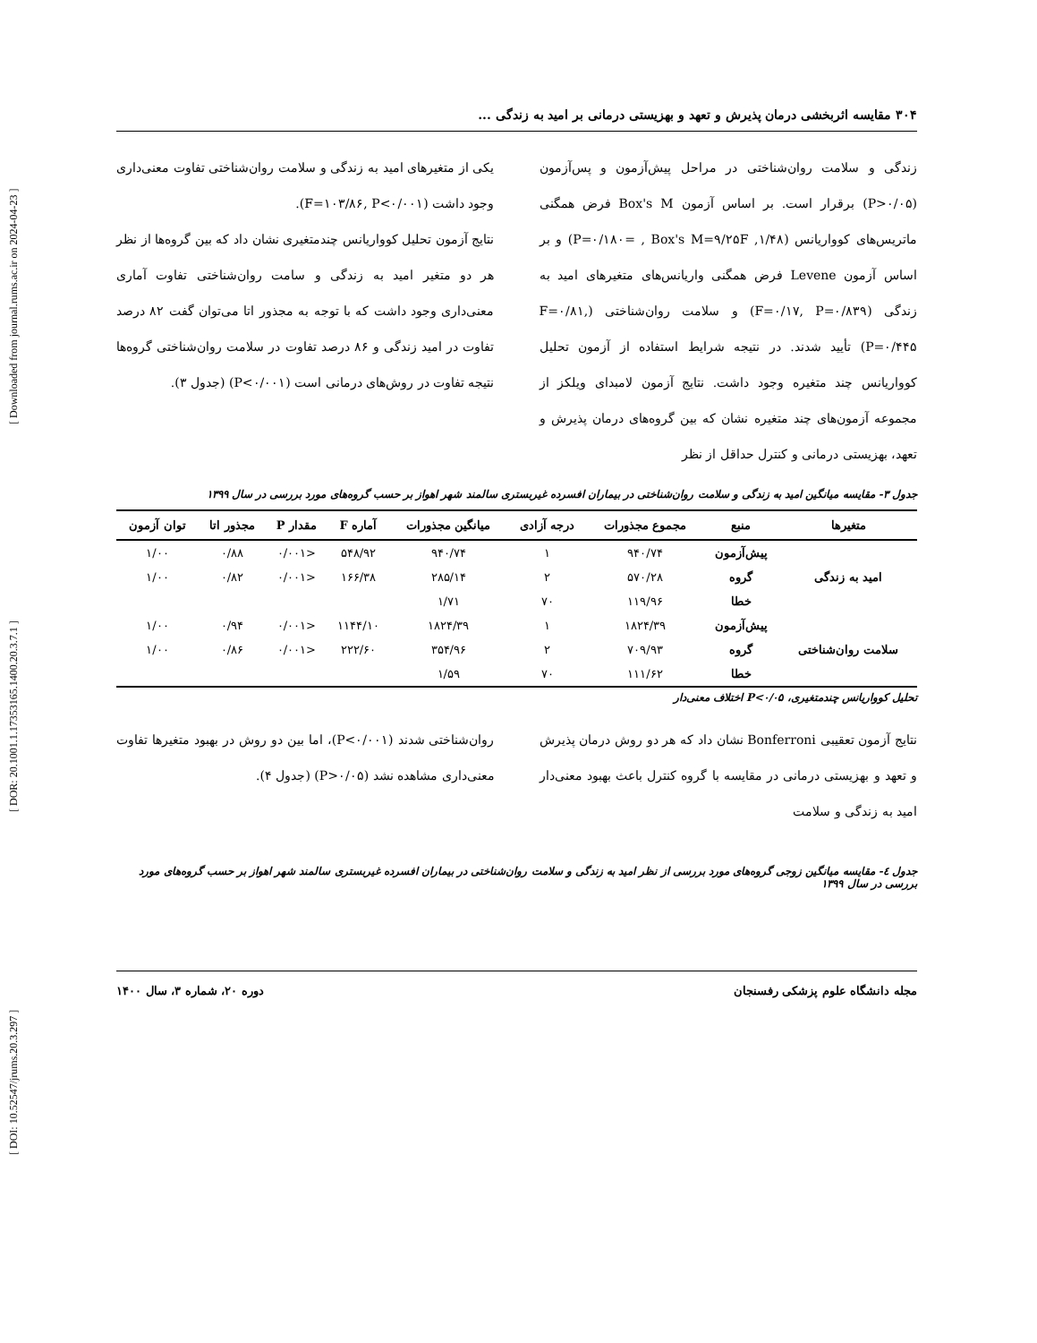[ DOI: 10.52547/jrums.20.3.297 ] [ DOR: 20.1001.1.17353165.1400.20.3.7.1 ] [ Downloaded from journal.rums.ac.ir on 2024-04-23 ]
۳۰۴ مقایسه اثربخشی درمان پذیرش و تعهد و بهزیستی درمانی بر امید به زندگی ...
زندگی و سلامت روان‌شناختی در مراحل پیش‌آزمون و پس‌آزمون (P>۰/۰۵) برقرار است. بر اساس آزمون Box's M فرض همگنی ماتریس‌های کوواریانس (۱/۴۸, P=۰/۱۸۰= , Box's M=۹/۲۵F) و بر اساس آزمون Levene فرض همگنی واریانس‌های متغیرهای امید به زندگی (F=۰/۱۷, P=۰/۸۳۹) و سلامت روان‌شناختی (F=۰/۸۱, P=۰/۴۴۵) تأیید شدند. در نتیجه شرایط استفاده از آزمون تحلیل کوواریانس چند متغیره وجود داشت. نتایج آزمون لامبدای ویلکز از مجموعه آزمون‌های چند متغیره نشان که بین گروه‌های درمان پذیرش و تعهد، بهزیستی درمانی و کنترل حداقل از نظر
یکی از متغیرهای امید به زندگی و سلامت روان‌شناختی تفاوت معنی‌داری وجود داشت (F=۱۰۳/۸۶, P<۰/۰۰۱).
نتایج آزمون تحلیل کوواریانس چندمتغیری نشان داد که بین گروه‌ها از نظر هر دو متغیر امید به زندگی و سامت روان‌شناختی تفاوت آماری معنی‌داری وجود داشت که با توجه به مجذور اتا می‌توان گفت ۸۲ درصد تفاوت در امید زندگی و ۸۶ درصد تفاوت در سلامت روان‌شناختی گروه‌ها نتیجه تفاوت در روش‌های درمانی است (P<۰/۰۰۱) (جدول ۳).
جدول ۳- مقایسه میانگین امید به زندگی و سلامت روان‌شناختی در بیماران افسرده غیربستری سالمند شهر اهواز بر حسب گروه‌های مورد بررسی در سال ۱۳۹۹
| متغیرها | منبع | مجموع مجذورات | درجه آزادی | میانگین مجذورات | آماره F | مقدار P | مجذور اتا | توان آزمون |
| --- | --- | --- | --- | --- | --- | --- | --- | --- |
| امید به زندگی | پیش‌آزمون | ۹۴۰/۷۴ | ۱ | ۹۴۰/۷۴ | ۵۴۸/۹۲ | <۰/۰۰۱ | ۰/۸۸ | ۱/۰۰ |
| | گروه | ۵۷۰/۲۸ | ۲ | ۲۸۵/۱۴ | ۱۶۶/۳۸ | <۰/۰۰۱ | ۰/۸۲ | ۱/۰۰ |
| | خطا | ۱۱۹/۹۶ | ۷۰ | ۱/۷۱ | | | | |
| سلامت روان‌شناختی | پیش‌آزمون | ۱۸۲۴/۳۹ | ۱ | ۱۸۲۴/۳۹ | ۱۱۴۴/۱۰ | <۰/۰۰۱ | ۰/۹۴ | ۱/۰۰ |
| | گروه | ۷۰۹/۹۳ | ۲ | ۳۵۴/۹۶ | ۲۲۲/۶۰ | <۰/۰۰۱ | ۰/۸۶ | ۱/۰۰ |
| | خطا | ۱۱۱/۶۲ | ۷۰ | ۱/۵۹ | | | | |
تحلیل کوواریانس چندمتغیری، P<۰/۰۵ اختلاف معنی‌دار
نتایج آزمون تعقیبی Bonferroni نشان داد که هر دو روش درمان پذیرش و تعهد و بهزیستی درمانی در مقایسه با گروه کنترل باعث بهبود معنی‌دار امید به زندگی و سلامت
روان‌شناختی شدند (P<۰/۰۰۱)، اما بین دو روش در بهبود متغیرها تفاوت معنی‌داری مشاهده نشد (P>۰/۰۵) (جدول ۴).
جدول ٤- مقایسه میانگین زوجی گروه‌های مورد بررسی از نظر امید به زندگی و سلامت روان‌شناختی در بیماران افسرده غیربستری سالمند شهر اهواز بر حسب گروه‌های مورد بررسی در سال ۱۳۹۹
مجله دانشگاه علوم پزشکی رفسنجان دوره ۲۰، شماره ۳، سال ۱۴۰۰